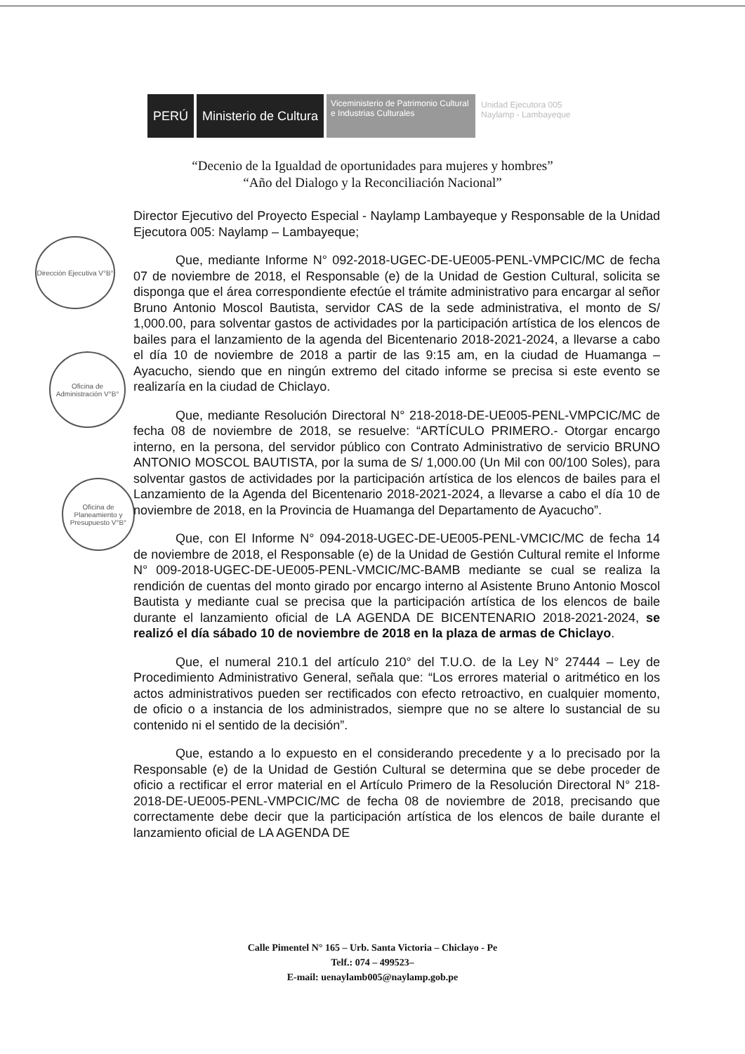PERÚ Ministerio de Cultura
Viceministerio de Patrimonio Cultural e Industrias Culturales
Unidad Ejecutora 005
Naylamp - Lambayeque
“Decenio de la Igualdad de oportunidades para mujeres y hombres”
“Año del Dialogo y la Reconciliación Nacional”
Dirección Ejecutiva V°B°
Oficina de Administración V°B°
Oficina de Planeamiento y Presupuesto V°B°
Director Ejecutivo del Proyecto Especial - Naylamp Lambayeque y Responsable de la Unidad Ejecutora 005: Naylamp – Lambayeque;
Que, mediante Informe N° 092-2018-UGEC-DE-UE005-PENL-VMPCIC/MC de fecha 07 de noviembre de 2018, el Responsable (e) de la Unidad de Gestion Cultural, solicita se disponga que el área correspondiente efectúe el trámite administrativo para encargar al señor Bruno Antonio Moscol Bautista, servidor CAS de la sede administrativa, el monto de S/ 1,000.00, para solventar gastos de actividades por la participación artística de los elencos de bailes para el lanzamiento de la agenda del Bicentenario 2018-2021-2024, a llevarse a cabo el día 10 de noviembre de 2018 a partir de las 9:15 am, en la ciudad de Huamanga – Ayacucho, siendo que en ningún extremo del citado informe se precisa si este evento se realizaría en la ciudad de Chiclayo.
Que, mediante Resolución Directoral N° 218-2018-DE-UE005-PENL-VMPCIC/MC de fecha 08 de noviembre de 2018, se resuelve: “ARTÍCULO PRIMERO.- Otorgar encargo interno, en la persona, del servidor público con Contrato Administrativo de servicio BRUNO ANTONIO MOSCOL BAUTISTA, por la suma de S/ 1,000.00 (Un Mil con 00/100 Soles), para solventar gastos de actividades por la participación artística de los elencos de bailes para el Lanzamiento de la Agenda del Bicentenario 2018-2021-2024, a llevarse a cabo el día 10 de noviembre de 2018, en la Provincia de Huamanga del Departamento de Ayacucho”.
Que, con El Informe N° 094-2018-UGEC-DE-UE005-PENL-VMCIC/MC de fecha 14 de noviembre de 2018, el Responsable (e) de la Unidad de Gestión Cultural remite el Informe N° 009-2018-UGEC-DE-UE005-PENL-VMCIC/MC-BAMB mediante se cual se realiza la rendición de cuentas del monto girado por encargo interno al Asistente Bruno Antonio Moscol Bautista y mediante cual se precisa que la participación artística de los elencos de baile durante el lanzamiento oficial de LA AGENDA DE BICENTENARIO 2018-2021-2024, se realizó el día sábado 10 de noviembre de 2018 en la plaza de armas de Chiclayo.
Que, el numeral 210.1 del artículo 210° del T.U.O. de la Ley N° 27444 – Ley de Procedimiento Administrativo General, señala que: “Los errores material o aritmético en los actos administrativos pueden ser rectificados con efecto retroactivo, en cualquier momento, de oficio o a instancia de los administrados, siempre que no se altere lo sustancial de su contenido ni el sentido de la decisión”.
Que, estando a lo expuesto en el considerando precedente y a lo precisado por la Responsable (e) de la Unidad de Gestión Cultural se determina que se debe proceder de oficio a rectificar el error material en el Artículo Primero de la Resolución Directoral N° 218-2018-DE-UE005-PENL-VMPCIC/MC de fecha 08 de noviembre de 2018, precisando que correctamente debe decir que la participación artística de los elencos de baile durante el lanzamiento oficial de LA AGENDA DE
Calle Pimentel N° 165 – Urb. Santa Victoria – Chiclayo - Pe
Telf.: 074 – 499523–
E-mail: uenaylamb005@naylamp.gob.pe